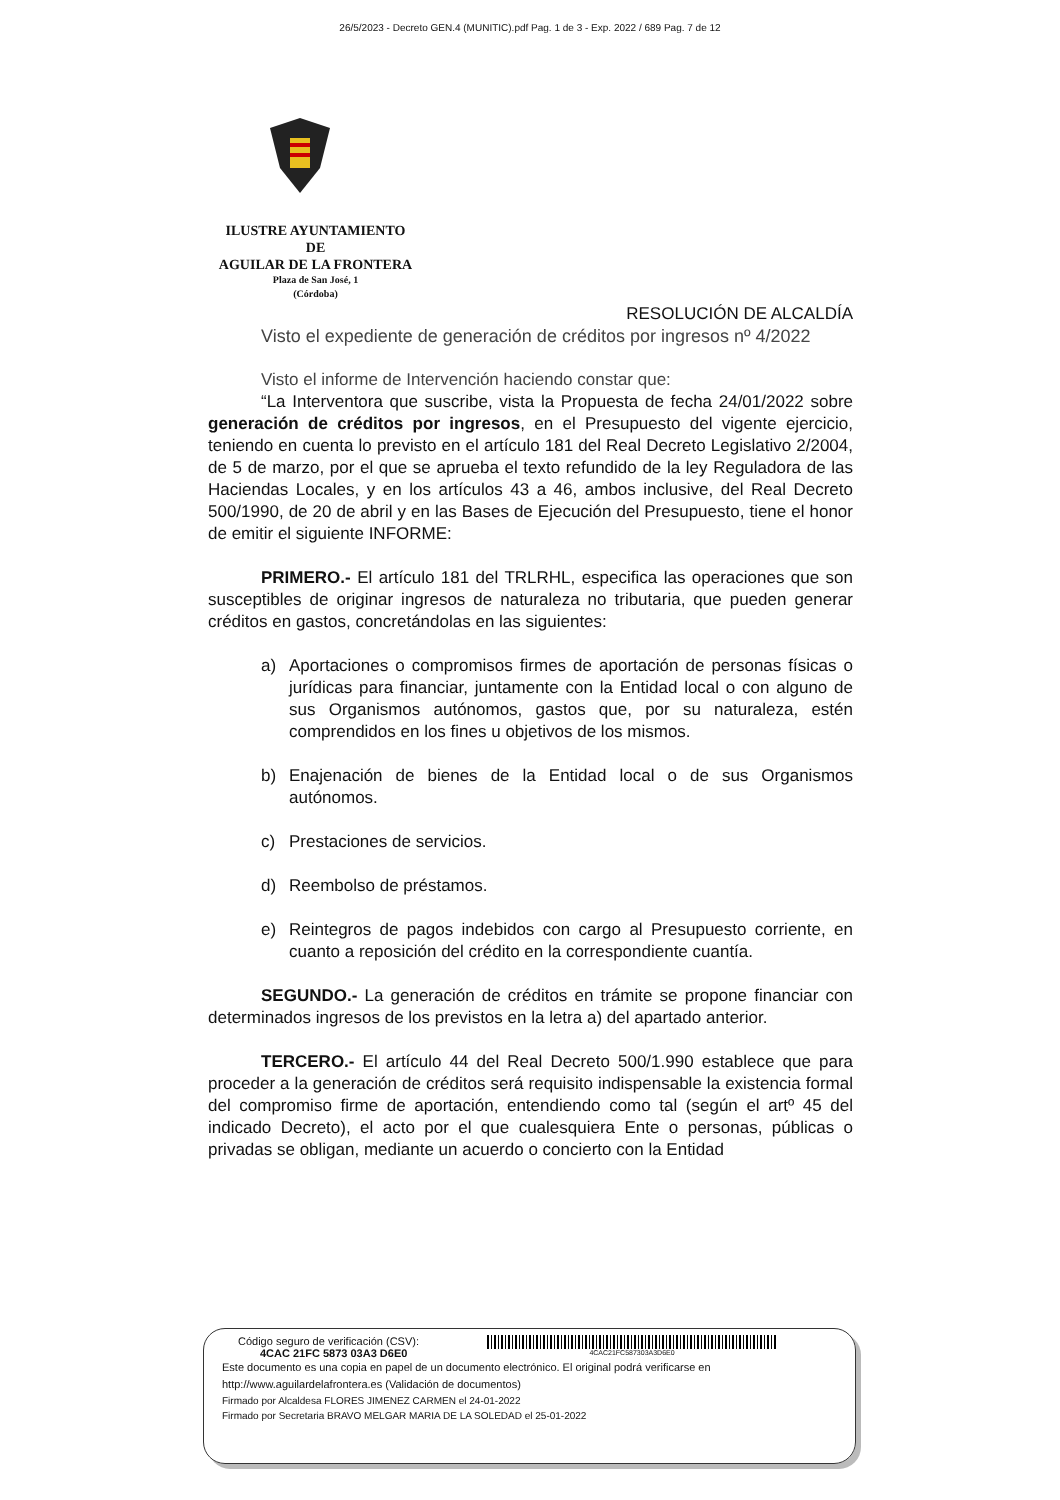26/5/2023 - Decreto GEN.4 (MUNITIC).pdf Pag. 1 de 3 - Exp. 2022 / 689 Pag. 7 de 12
ILUSTRE AYUNTAMIENTO
DE
AGUILAR DE LA FRONTERA
Plaza de San José, 1
(Córdoba)
RESOLUCIÓN DE ALCALDÍA
Visto el expediente de generación de créditos por ingresos nº 4/2022
Visto el informe de Intervención haciendo constar que:
“La Interventora que suscribe, vista la Propuesta de fecha 24/01/2022 sobre generación de créditos por ingresos, en el Presupuesto del vigente ejercicio, teniendo en cuenta lo previsto en el artículo 181 del Real Decreto Legislativo 2/2004, de 5 de marzo, por el que se aprueba el texto refundido de la ley Reguladora de las Haciendas Locales, y en los artículos 43 a 46, ambos inclusive, del Real Decreto 500/1990, de 20 de abril y en las Bases de Ejecución del Presupuesto, tiene el honor de emitir el siguiente INFORME:
PRIMERO.- El artículo 181 del TRLRHL, especifica las operaciones que son susceptibles de originar ingresos de naturaleza no tributaria, que pueden generar créditos en gastos, concretándolas en las siguientes:
a) Aportaciones o compromisos firmes de aportación de personas físicas o jurídicas para financiar, juntamente con la Entidad local o con alguno de sus Organismos autónomos, gastos que, por su naturaleza, estén comprendidos en los fines u objetivos de los mismos.
b) Enajenación de bienes de la Entidad local o de sus Organismos autónomos.
c) Prestaciones de servicios.
d) Reembolso de préstamos.
e) Reintegros de pagos indebidos con cargo al Presupuesto corriente, en cuanto a reposición del crédito en la correspondiente cuantía.
SEGUNDO.- La generación de créditos en trámite se propone financiar con determinados ingresos de los previstos en la letra a) del apartado anterior.
TERCERO.- El artículo 44 del Real Decreto 500/1.990 establece que para proceder a la generación de créditos será requisito indispensable la existencia formal del compromiso firme de aportación, entendiendo como tal (según el artº 45 del indicado Decreto), el acto por el que cualesquiera Ente o personas, públicas o privadas se obligan, mediante un acuerdo o concierto con la Entidad
Código seguro de verificación (CSV):
4CAC 21FC 5873 03A3 D6E0
4CAC21FC587303A3D6E0
Este documento es una copia en papel de un documento electrónico. El original podrá verificarse en
http://www.aguilardelafrontera.es (Validación de documentos)
Firmado por Alcaldesa FLORES JIMENEZ CARMEN el 24-01-2022
Firmado por Secretaria BRAVO MELGAR MARIA DE LA SOLEDAD el 25-01-2022